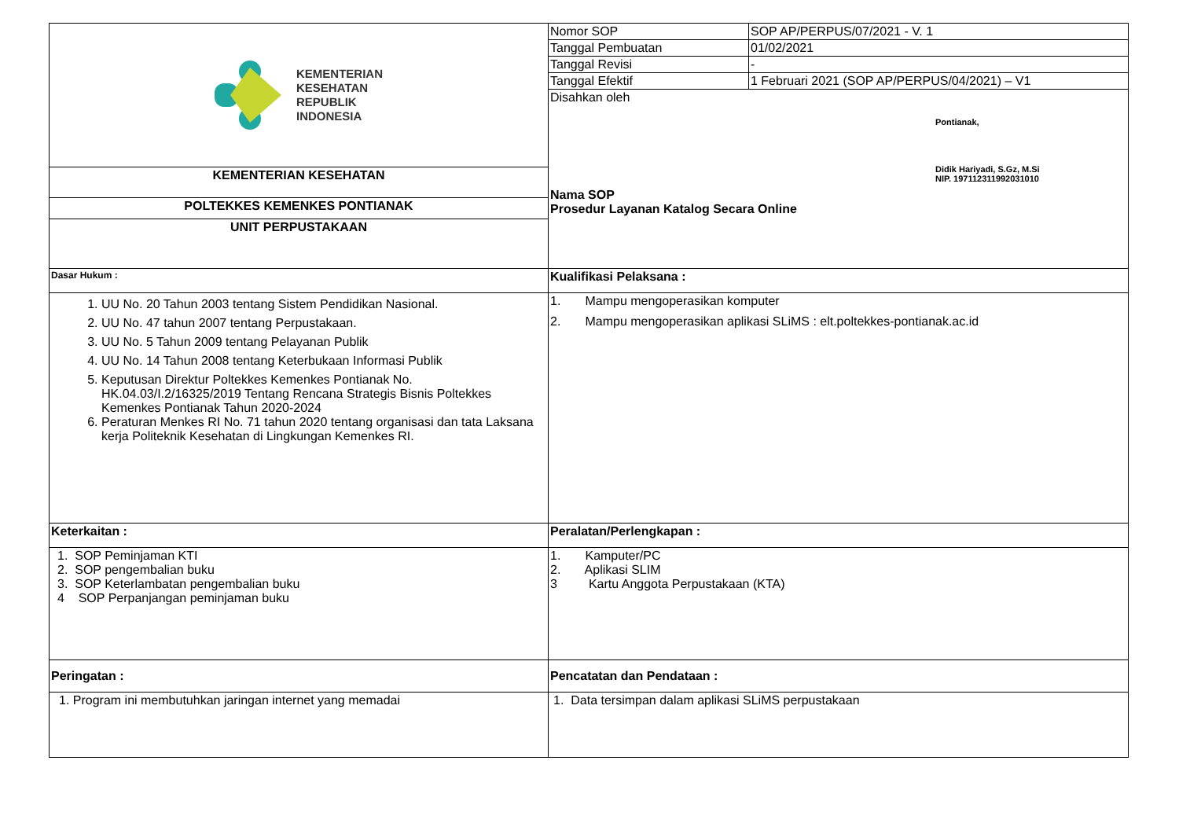| KEMENTERIAN KESEHATAN REPUBLIK INDONESIA | Nomor SOP | SOP AP/PERPUS/07/2021 - V. 1 |
| | Tanggal Pembuatan | 01/02/2021 |
| | Tanggal Revisi | - |
| | Tanggal Efektif | 1 Februari 2021 (SOP AP/PERPUS/04/2021) – V1 |
| | Disahkan oleh Pontianak, Didik Hariyadi, S.Gz, M.Si NIP. 197112311992031010 Nama SOP Prosedur Layanan Katalog Secara Online | |
| KEMENTERIAN KESEHATAN | | |
| POLTEKKES KEMENKES PONTIANAK | | |
| UNIT PERPUSTAKAAN | | |
| Dasar Hukum : | Kualifikasi Pelaksana : | |
| 1. UU No. 20 Tahun 2003 tentang Sistem Pendidikan Nasional. 2. UU No. 47 tahun 2007 tentang Perpustakaan. 3. UU No. 5 Tahun 2009 tentang Pelayanan Publik 4. UU No. 14 Tahun 2008 tentang Keterbukaan Informasi Publik 5. Keputusan Direktur Poltekkes Kemenkes Pontianak No. HK.04.03/I.2/16325/2019 Tentang Rencana Strategis Bisnis Poltekkes Kemenkes Pontianak Tahun 2020-2024 6. Peraturan Menkes RI No. 71 tahun 2020 tentang organisasi dan tata Laksana kerja Politeknik Kesehatan di Lingkungan Kemenkes RI. | 1. Mampu mengoperasikan komputer 2. Mampu mengoperasikan aplikasi SLiMS : elt.poltekkes-pontianak.ac.id | |
| Keterkaitan : | Peralatan/Perlengkapan : | |
| 1. SOP Peminjaman KTI 2. SOP pengembalian buku 3. SOP Keterlambatan pengembalian buku 4 SOP Perpanjangan peminjaman buku | 1. Kamputer/PC 2. Aplikasi SLIM 3 Kartu Anggota Perpustakaan (KTA) | |
| Peringatan : | Pencatatan dan Pendataan : | |
| 1. Program ini membutuhkan jaringan internet yang memadai | 1. Data tersimpan dalam aplikasi SLiMS perpustakaan | |